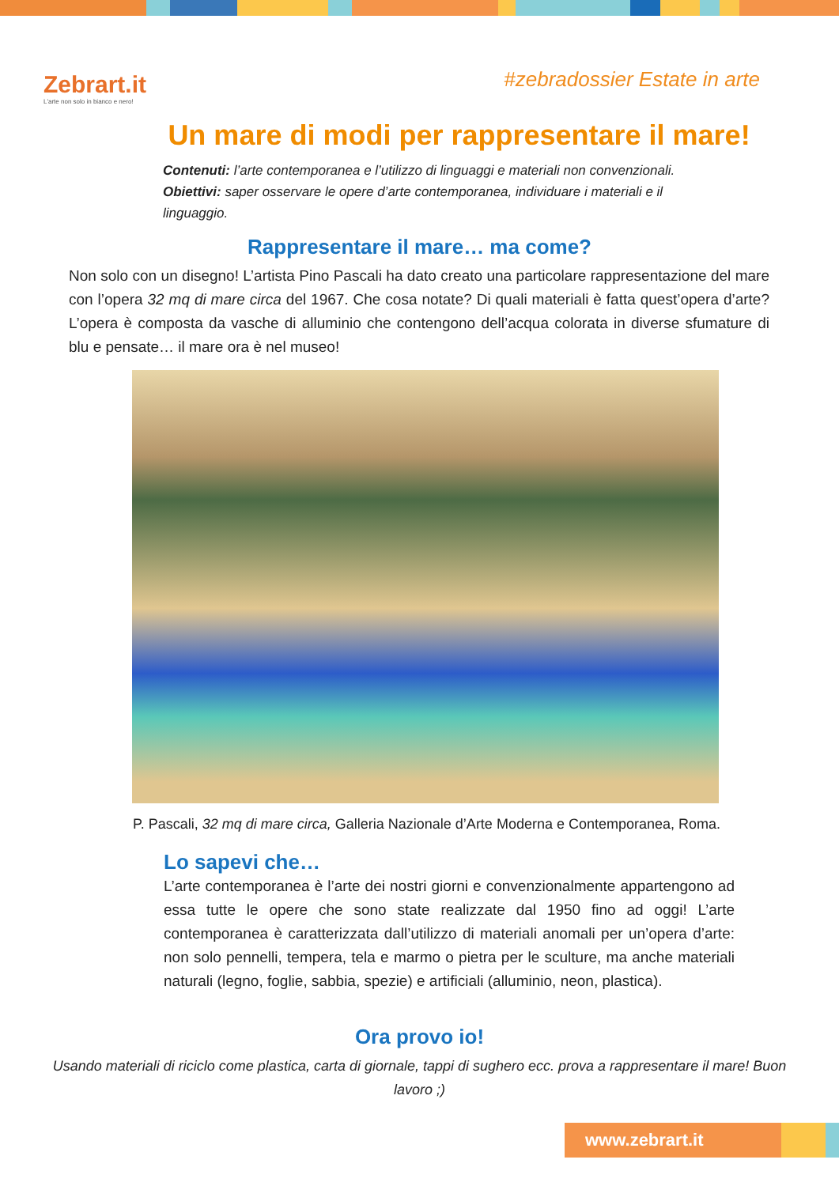Zebrart.it
L'arte non solo in bianco e nero!
#zebradossier Estate in arte
Un mare di modi per rappresentare il mare!
Contenuti: l’arte contemporanea e l’utilizzo di linguaggi e materiali non convenzionali.
Obiettivi: saper osservare le opere d’arte contemporanea, individuare i materiali e il linguaggio.
Rappresentare il mare… ma come?
Non solo con un disegno! L’artista Pino Pascali ha dato creato una particolare rappresentazione del mare con l’opera 32 mq di mare circa del 1967. Che cosa notate? Di quali materiali è fatta quest’opera d’arte? L’opera è composta da vasche di alluminio che contengono dell’acqua colorata in diverse sfumature di blu e pensate… il mare ora è nel museo!
P. Pascali, 32 mq di mare circa, Galleria Nazionale d’Arte Moderna e Contemporanea, Roma.
Lo sapevi che…
L’arte contemporanea è l’arte dei nostri giorni e convenzionalmente appartengono ad essa tutte le opere che sono state realizzate dal 1950 fino ad oggi! L’arte contemporanea è caratterizzata dall’utilizzo di materiali anomali per un’opera d’arte: non solo pennelli, tempera, tela e marmo o pietra per le sculture, ma anche materiali naturali (legno, foglie, sabbia, spezie) e artificiali (alluminio, neon, plastica).
Ora provo io!
Usando materiali di riciclo come plastica, carta di giornale, tappi di sughero ecc. prova a rappresentare il mare! Buon lavoro ;)
www.zebrart.it